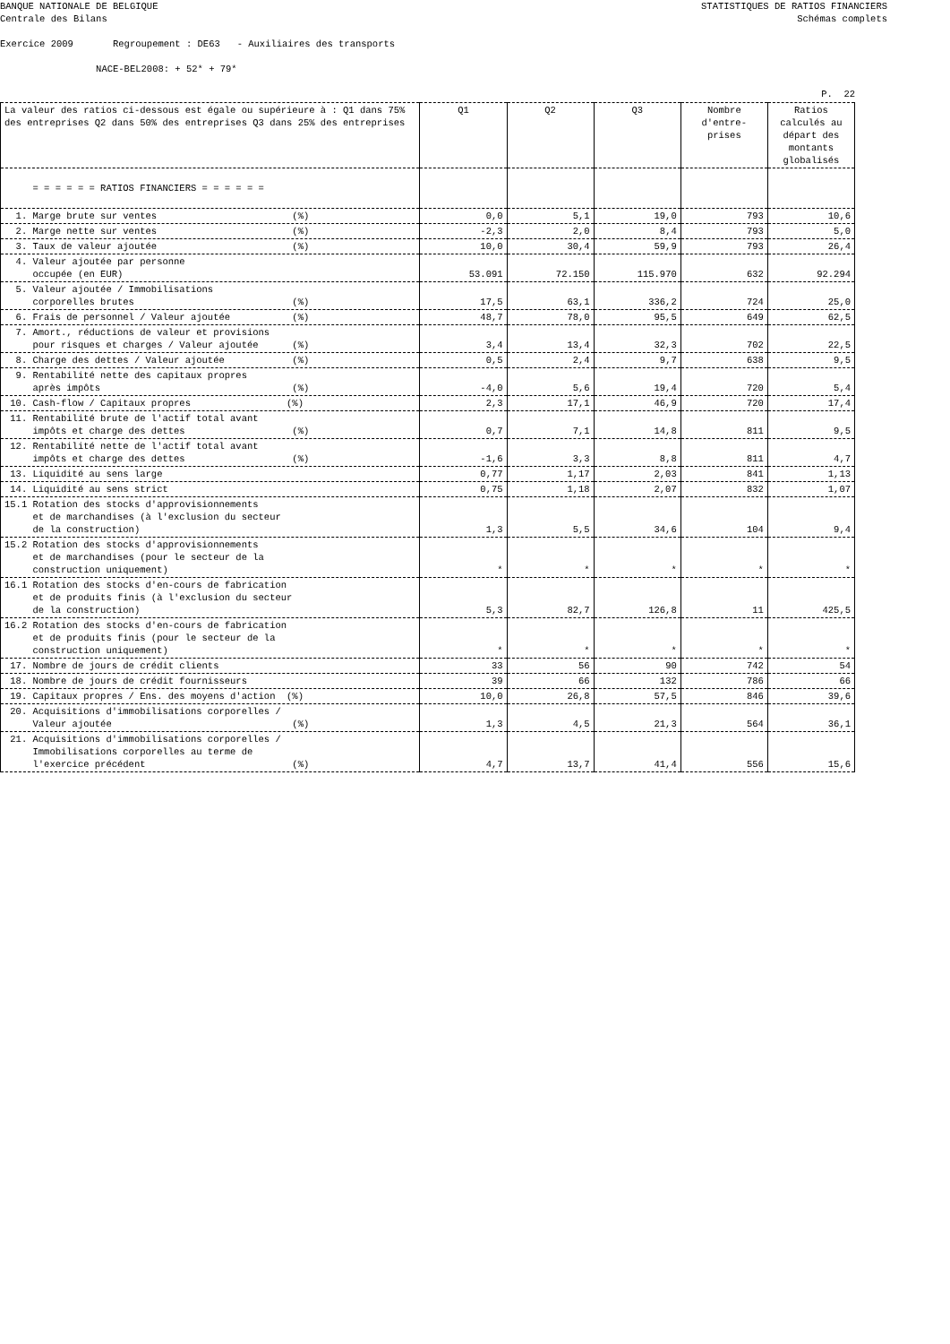BANQUE NATIONALE DE BELGIQUE
Centrale des Bilans
STATISTIQUES DE RATIOS FINANCIERS
Schémas complets
Exercice 2009 Regroupement : DE63 - Auxiliaires des transports
NACE-BEL2008: + 52* + 79*
P. 22
| La valeur des ratios ci-dessous est égale ou supérieure à : Q1 dans 75% des entreprises Q2 dans 50% des entreprises Q3 dans 25% des entreprises | Q1 | Q2 | Q3 | Nombre d'entre- prises | Ratios calculés au départ des montants globalisés |
| --- | --- | --- | --- | --- | --- |
| = = = = = = RATIOS FINANCIERS = = = = = = | | | | | |
| 1. Marge brute sur ventes (%) | 0,0 | 5,1 | 19,0 | 793 | 10,6 |
| 2. Marge nette sur ventes (%) | -2,3 | 2,0 | 8,4 | 793 | 5,0 |
| 3. Taux de valeur ajoutée (%) | 10,0 | 30,4 | 59,9 | 793 | 26,4 |
| 4. Valeur ajoutée par personne occupée (en EUR) | 53.091 | 72.150 | 115.970 | 632 | 92.294 |
| 5. Valeur ajoutée / Immobilisations corporelles brutes (%) | 17,5 | 63,1 | 336,2 | 724 | 25,0 |
| 6. Frais de personnel / Valeur ajoutée (%) | 48,7 | 78,0 | 95,5 | 649 | 62,5 |
| 7. Amort., réductions de valeur et provisions pour risques et charges / Valeur ajoutée (%) | 3,4 | 13,4 | 32,3 | 702 | 22,5 |
| 8. Charge des dettes / Valeur ajoutée (%) | 0,5 | 2,4 | 9,7 | 638 | 9,5 |
| 9. Rentabilité nette des capitaux propres après impôts (%) | -4,0 | 5,6 | 19,4 | 720 | 5,4 |
| 10. Cash-flow / Capitaux propres (%) | 2,3 | 17,1 | 46,9 | 720 | 17,4 |
| 11. Rentabilité brute de l'actif total avant impôts et charge des dettes (%) | 0,7 | 7,1 | 14,8 | 811 | 9,5 |
| 12. Rentabilité nette de l'actif total avant impôts et charge des dettes (%) | -1,6 | 3,3 | 8,8 | 811 | 4,7 |
| 13. Liquidité au sens large | 0,77 | 1,17 | 2,03 | 841 | 1,13 |
| 14. Liquidité au sens strict | 0,75 | 1,18 | 2,07 | 832 | 1,07 |
| 15.1 Rotation des stocks d'approvisionnements et de marchandises (à l'exclusion du secteur de la construction) | 1,3 | 5,5 | 34,6 | 104 | 9,4 |
| 15.2 Rotation des stocks d'approvisionnements et de marchandises (pour le secteur de la construction uniquement) | * | * | * | * | * |
| 16.1 Rotation des stocks d'en-cours de fabrication et de produits finis (à l'exclusion du secteur de la construction) | 5,3 | 82,7 | 126,8 | 11 | 425,5 |
| 16.2 Rotation des stocks d'en-cours de fabrication et de produits finis (pour le secteur de la construction uniquement) | * | * | * | * | * |
| 17. Nombre de jours de crédit clients | 33 | 56 | 90 | 742 | 54 |
| 18. Nombre de jours de crédit fournisseurs | 39 | 66 | 132 | 786 | 66 |
| 19. Capitaux propres / Ens. des moyens d'action (%) | 10,0 | 26,8 | 57,5 | 846 | 39,6 |
| 20. Acquisitions d'immobilisations corporelles / Valeur ajoutée (%) | 1,3 | 4,5 | 21,3 | 564 | 36,1 |
| 21. Acquisitions d'immobilisations corporelles / Immobilisations corporelles au terme de l'exercice précédent (%) | 4,7 | 13,7 | 41,4 | 556 | 15,6 |